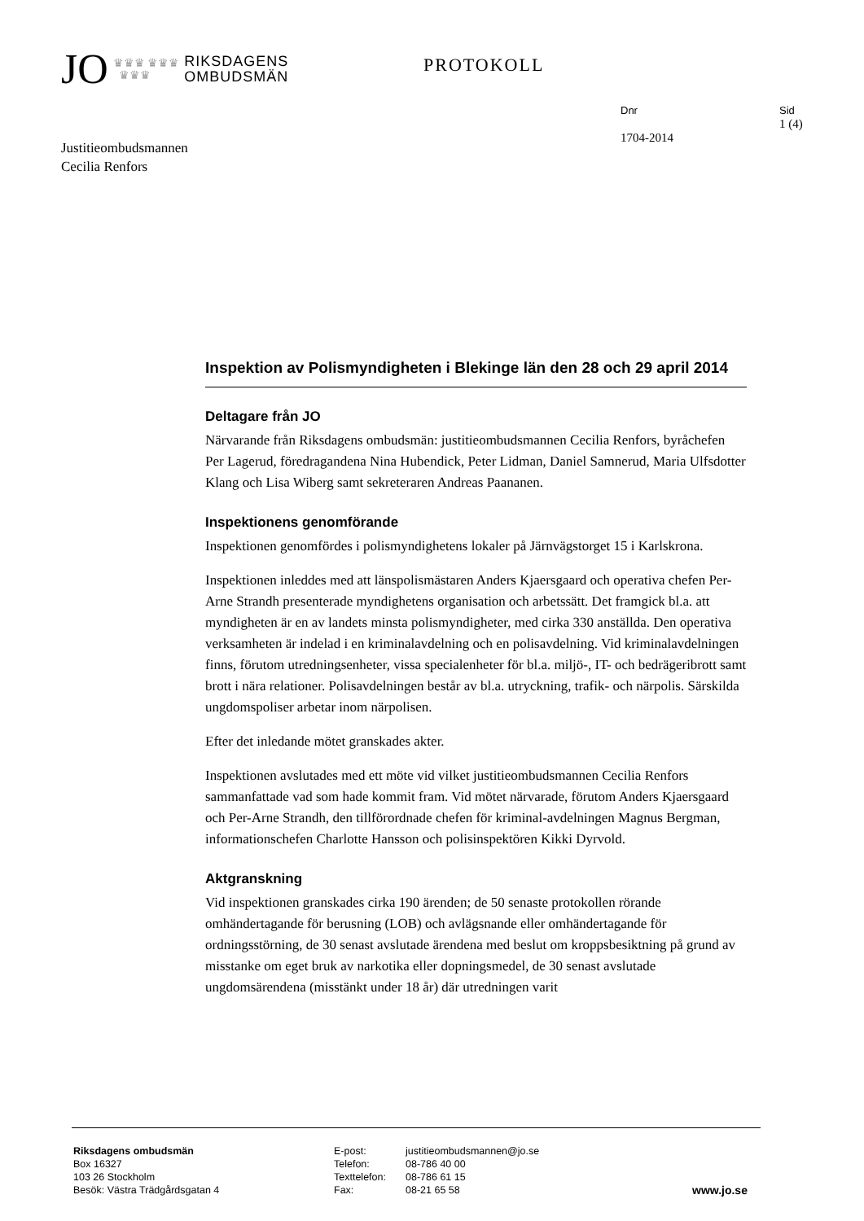JO ♛♛♛ ♛♛♛
♛♛♛ RIKSDAGENS
OMBUDSMÄN
PROTOKOLL
Dnr
1704-2014
Sid
1 (4)
Justitieombudsmannen
Cecilia Renfors
Inspektion av Polismyndigheten i Blekinge län den 28 och 29 april 2014
Deltagare från JO
Närvarande från Riksdagens ombudsmän: justitieombudsmannen Cecilia Renfors, byråchefen Per Lagerud, föredragandena Nina Hubendick, Peter Lidman, Daniel Samnerud, Maria Ulfsdotter Klang och Lisa Wiberg samt sekreteraren Andreas Paananen.
Inspektionens genomförande
Inspektionen genomfördes i polismyndighetens lokaler på Järnvägstorget 15 i Karlskrona.
Inspektionen inleddes med att länspolismästaren Anders Kjaersgaard och operativa chefen Per-Arne Strandh presenterade myndighetens organisation och arbetssätt. Det framgick bl.a. att myndigheten är en av landets minsta polismyndigheter, med cirka 330 anställda. Den operativa verksamheten är indelad i en kriminalavdelning och en polisavdelning. Vid kriminalavdelningen finns, förutom utredningsenheter, vissa specialenheter för bl.a. miljö-, IT- och bedrägeribrott samt brott i nära relationer. Polisavdelningen består av bl.a. utryckning, trafik- och närpolis. Särskilda ungdomspoliser arbetar inom närpolisen.
Efter det inledande mötet granskades akter.
Inspektionen avslutades med ett möte vid vilket justitieombudsmannen Cecilia Renfors sammanfattade vad som hade kommit fram. Vid mötet närvarade, förutom Anders Kjaersgaard och Per-Arne Strandh, den tillförordnade chefen för kriminal-avdelningen Magnus Bergman, informationschefen Charlotte Hansson och polisinspektören Kikki Dyrvold.
Aktgranskning
Vid inspektionen granskades cirka 190 ärenden; de 50 senaste protokollen rörande omhändertagande för berusning (LOB) och avlägsnande eller omhändertagande för ordningsstörning, de 30 senast avslutade ärendena med beslut om kroppsbesiktning på grund av misstanke om eget bruk av narkotika eller dopningsmedel, de 30 senast avslutade ungdomsärendena (misstänkt under 18 år) där utredningen varit
Riksdagens ombudsmän
Box 16327
103 26 Stockholm
Besök: Västra Trädgårdsgatan 4
E-post:
Telefon:
Texttelefon:
Fax:
justitieombudsmannen@jo.se
08-786 40 00
08-786 61 15
08-21 65 58
www.jo.se